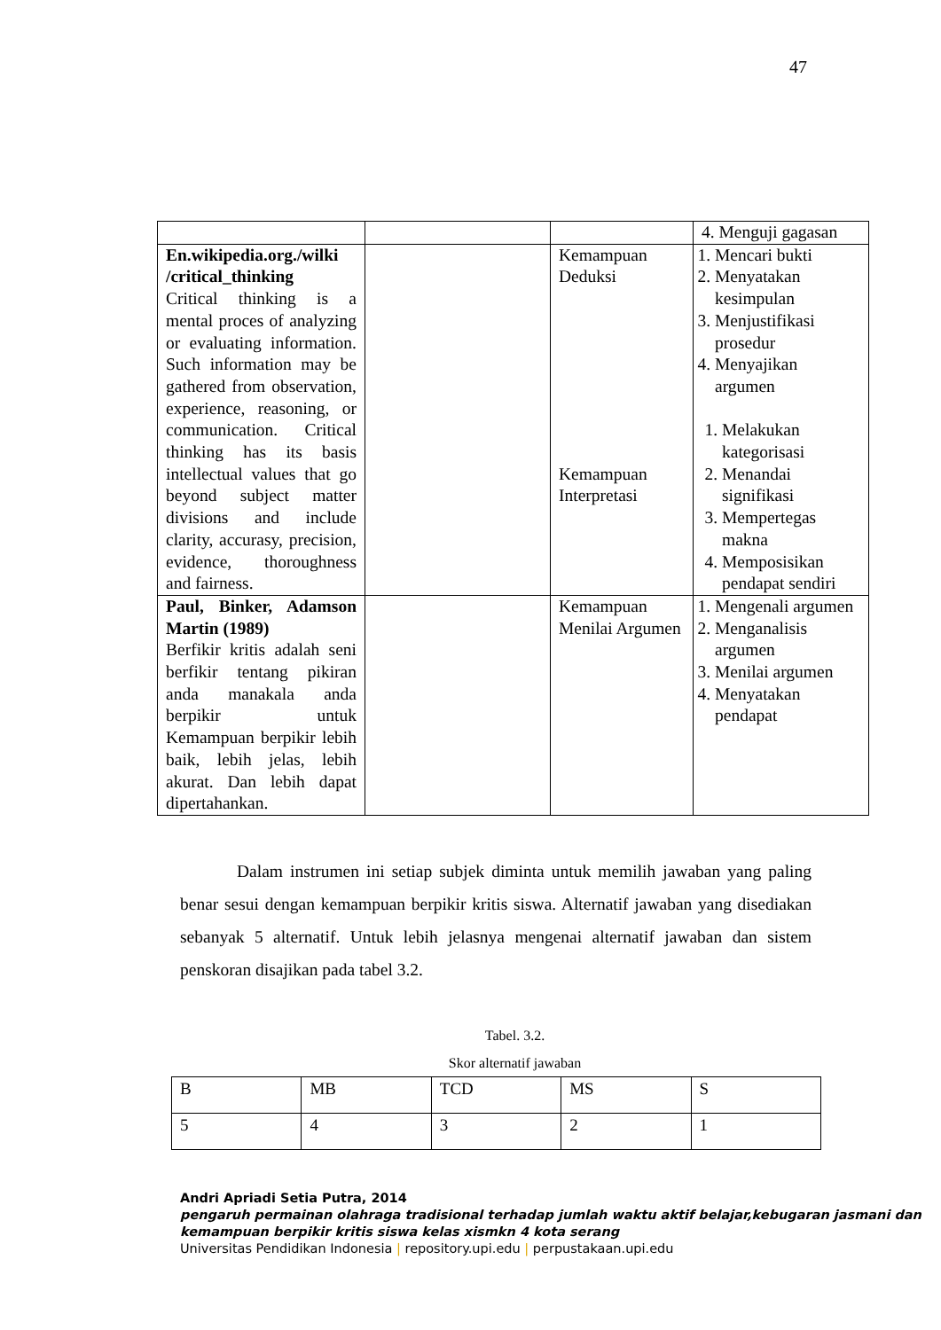47
| | | | 4. Menguji gagasan |
| En.wikipedia.org./wilki /critical_thinking Critical thinking is a mental proces of analyzing or evaluating information. Such information may be gathered from observation, experience, reasoning, or communication. Critical thinking has its basis intellectual values that go beyond subject matter divisions and include clarity, accurasy, precision, evidence, thoroughness and fairness. | | Kemampuan Deduksi Kemampuan Interpretasi | 1. Mencari bukti 2. Menyatakan kesimpulan 3. Menjustifikasi prosedur 4. Menyajikan argumen 1. Melakukan kategorisasi 2. Menandai signifikasi 3. Mempertegas makna 4. Memposisikan pendapat sendiri |
| Paul, Binker, Adamson Martin (1989) Berfikir kritis adalah seni berfikir tentang pikiran anda manakala anda berpikir untuk Kemampuan berpikir lebih baik, lebih jelas, lebih akurat. Dan lebih dapat dipertahankan. | | Kemampuan Menilai Argumen | 1. Mengenali argumen 2. Menganalisis argumen 3. Menilai argumen 4. Menyatakan pendapat |
Dalam instrumen ini setiap subjek diminta untuk memilih jawaban yang paling benar sesui dengan kemampuan berpikir kritis siswa. Alternatif jawaban yang disediakan sebanyak 5 alternatif. Untuk lebih jelasnya mengenai alternatif jawaban dan sistem penskoran disajikan pada tabel 3.2.
Tabel. 3.2.
Skor alternatif jawaban
| B | MB | TCD | MS | S |
| 5 | 4 | 3 | 2 | 1 |
Andri Apriadi Setia Putra, 2014
pengaruh permainan olahraga tradisional terhadap jumlah waktu aktif belajar,kebugaran jasmani dan kemampuan berpikir kritis siswa kelas xismkn 4 kota serang
Universitas Pendidikan Indonesia | repository.upi.edu | perpustakaan.upi.edu